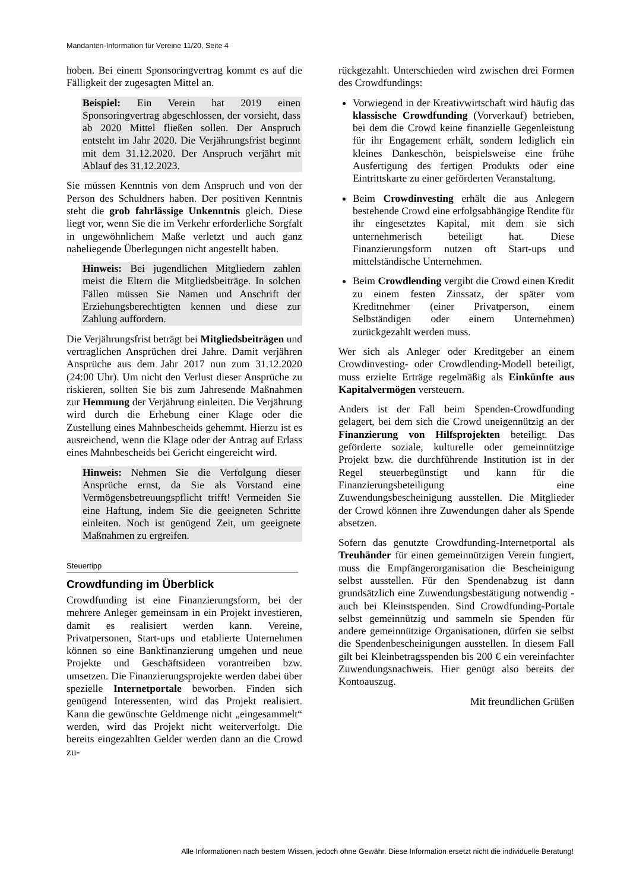Mandanten-Information für Vereine 11/20, Seite 4
hoben. Bei einem Sponsoringvertrag kommt es auf die Fälligkeit der zugesagten Mittel an.
Beispiel: Ein Verein hat 2019 einen Sponsoringvertrag abgeschlossen, der vorsieht, dass ab 2020 Mittel fließen sollen. Der Anspruch entsteht im Jahr 2020. Die Verjährungsfrist beginnt mit dem 31.12.2020. Der Anspruch verjährt mit Ablauf des 31.12.2023.
Sie müssen Kenntnis von dem Anspruch und von der Person des Schuldners haben. Der positiven Kenntnis steht die grob fahrlässige Unkenntnis gleich. Diese liegt vor, wenn Sie die im Verkehr erforderliche Sorgfalt in ungewöhnlichem Maße verletzt und auch ganz naheliegende Überlegungen nicht angestellt haben.
Hinweis: Bei jugendlichen Mitgliedern zahlen meist die Eltern die Mitgliedsbeiträge. In solchen Fällen müssen Sie Namen und Anschrift der Erziehungsberechtigten kennen und diese zur Zahlung auffordern.
Die Verjährungsfrist beträgt bei Mitgliedsbeiträgen und vertraglichen Ansprüchen drei Jahre. Damit verjähren Ansprüche aus dem Jahr 2017 nun zum 31.12.2020 (24:00 Uhr). Um nicht den Verlust dieser Ansprüche zu riskieren, sollten Sie bis zum Jahresende Maßnahmen zur Hemmung der Verjährung einleiten. Die Verjährung wird durch die Erhebung einer Klage oder die Zustellung eines Mahnbescheids gehemmt. Hierzu ist es ausreichend, wenn die Klage oder der Antrag auf Erlass eines Mahnbescheids bei Gericht eingereicht wird.
Hinweis: Nehmen Sie die Verfolgung dieser Ansprüche ernst, da Sie als Vorstand eine Vermögensbetreuungspflicht trifft! Vermeiden Sie eine Haftung, indem Sie die geeigneten Schritte einleiten. Noch ist genügend Zeit, um geeignete Maßnahmen zu ergreifen.
Steuertipp
Crowdfunding im Überblick
Crowdfunding ist eine Finanzierungsform, bei der mehrere Anleger gemeinsam in ein Projekt investieren, damit es realisiert werden kann. Vereine, Privatpersonen, Start-ups und etablierte Unternehmen können so eine Bankfinanzierung umgehen und neue Projekte und Geschäftsideen vorantreiben bzw. umsetzen. Die Finanzierungsprojekte werden dabei über spezielle Internetportale beworben. Finden sich genügend Interessenten, wird das Projekt realisiert. Kann die gewünschte Geldmenge nicht „eingesammelt“ werden, wird das Projekt nicht weiterverfolgt. Die bereits eingezahlten Gelder werden dann an die Crowd zu-
rückgezahlt. Unterschieden wird zwischen drei Formen des Crowdfundings:
Vorwiegend in der Kreativwirtschaft wird häufig das klassische Crowdfunding (Vorverkauf) betrieben, bei dem die Crowd keine finanzielle Gegenleistung für ihr Engagement erhält, sondern lediglich ein kleines Dankeschön, beispielsweise eine frühe Ausfertigung des fertigen Produkts oder eine Eintrittskarte zu einer geförderten Veranstaltung.
Beim Crowdinvesting erhält die aus Anlegern bestehende Crowd eine erfolgsabhängige Rendite für ihr eingesetztes Kapital, mit dem sie sich unternehmerisch beteiligt hat. Diese Finanzierungsform nutzen oft Start-ups und mittelständische Unternehmen.
Beim Crowdlending vergibt die Crowd einen Kredit zu einem festen Zinssatz, der später vom Kreditnehmer (einer Privatperson, einem Selbständigen oder einem Unternehmen) zurückgezahlt werden muss.
Wer sich als Anleger oder Kreditgeber an einem Crowdinvesting- oder Crowdlending-Modell beteiligt, muss erzielte Erträge regelmäßig als Einkünfte aus Kapitalvermögen versteuern.
Anders ist der Fall beim Spenden-Crowdfunding gelagert, bei dem sich die Crowd uneigennützig an der Finanzierung von Hilfsprojekten beteiligt. Das geförderte soziale, kulturelle oder gemeinnützige Projekt bzw. die durchführende Institution ist in der Regel steuerbegünstigt und kann für die Finanzierungsbeteiligung eine Zuwendungsbescheinigung ausstellen. Die Mitglieder der Crowd können ihre Zuwendungen daher als Spende absetzen.
Sofern das genutzte Crowdfunding-Internetportal als Treuhänder für einen gemeinnützigen Verein fungiert, muss die Empfängerorganisation die Bescheinigung selbst ausstellen. Für den Spendenabzug ist dann grundsätzlich eine Zuwendungsbestätigung notwendig - auch bei Kleinstspenden. Sind Crowdfunding-Portale selbst gemeinnützig und sammeln sie Spenden für andere gemeinnützige Organisationen, dürfen sie selbst die Spendenbescheinigungen ausstellen. In diesem Fall gilt bei Kleinbetragsspenden bis 200 € ein vereinfachter Zuwendungsnachweis. Hier genügt also bereits der Kontoauszug.
Mit freundlichen Grüßen
Alle Informationen nach bestem Wissen, jedoch ohne Gewähr. Diese Information ersetzt nicht die individuelle Beratung!